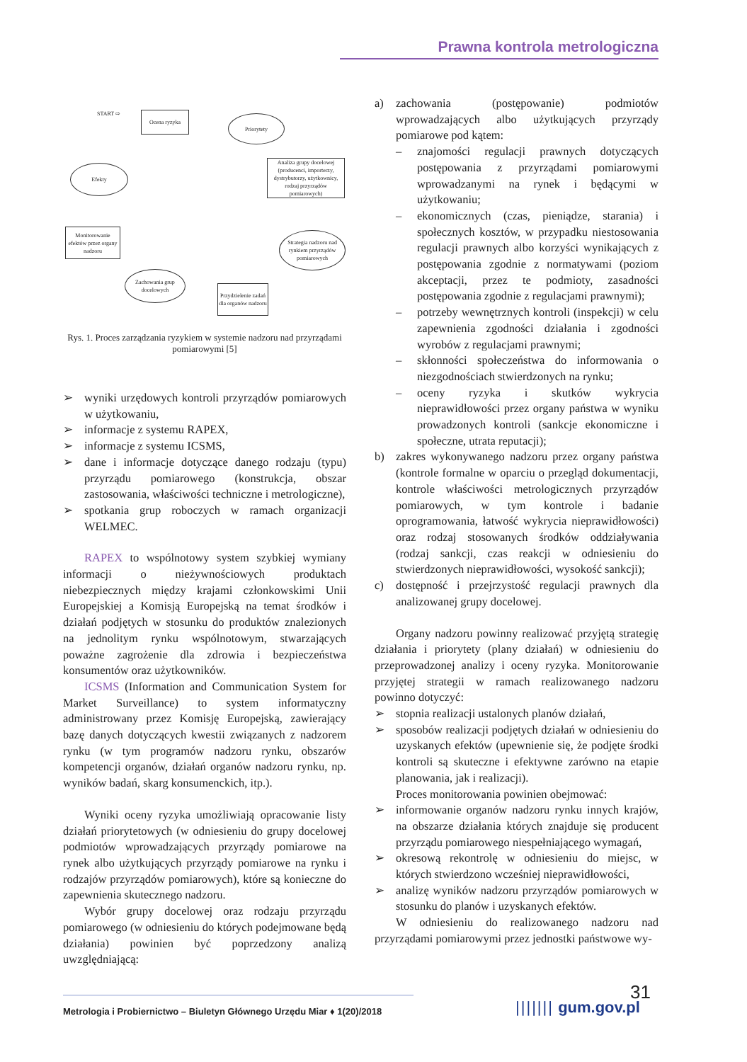Prawna kontrola metrologiczna
START ⇨ Ocena ryzyka
Priorytety
Analiza grupy docelowej (producenci, importerzy, dystrybutorzy, użytkownicy, rodzaj przyrządów pomiarowych)
Efekty
Monitorowanie efektów przez organy nadzoru
Strategia nadzoru nad rynkiem przyrządów pomiarowych
Zachowania grup docelowych
Przydzielenie zadań dla organów nadzoru
Rys. 1. Proces zarządzania ryzykiem w systemie nadzoru nad przyrządami pomiarowymi [5]
➢ wyniki urzędowych kontroli przyrządów pomiarowych w użytkowaniu,
➢ informacje z systemu RAPEX,
➢ informacje z systemu ICSMS,
➢ dane i informacje dotyczące danego rodzaju (typu) przyrządu pomiarowego (konstrukcja, obszar zastosowania, właściwości techniczne i metrologiczne),
➢ spotkania grup roboczych w ramach organizacji WELMEC.
RAPEX to wspólnotowy system szybkiej wymiany informacji o nieżywnościowych produktach niebezpiecznych między krajami członkowskimi Unii Europejskiej a Komisją Europejską na temat środków i działań podjętych w stosunku do produktów znalezionych na jednolitym rynku wspólnotowym, stwarzających poważne zagrożenie dla zdrowia i bezpieczeństwa konsumentów oraz użytkowników.
ICSMS (Information and Communication System for Market Surveillance) to system informatyczny administrowany przez Komisję Europejską, zawierający bazę danych dotyczących kwestii związanych z nadzorem rynku (w tym programów nadzoru rynku, obszarów kompetencji organów, działań organów nadzoru rynku, np. wyników badań, skarg konsumenckich, itp.).
Wyniki oceny ryzyka umożliwiają opracowanie listy działań priorytetowych (w odniesieniu do grupy docelowej podmiotów wprowadzających przyrządy pomiarowe na rynek albo użytkujących przyrządy pomiarowe na rynku i rodzajów przyrządów pomiarowych), które są konieczne do zapewnienia skutecznego nadzoru.
Wybór grupy docelowej oraz rodzaju przyrządu pomiarowego (w odniesieniu do których podejmowane będą działania) powinien być poprzedzony analizą uwzględniającą:
a) zachowania (postępowanie) podmiotów wprowadzających albo użytkujących przyrządy pomiarowe pod kątem:
– znajomości regulacji prawnych dotyczących postępowania z przyrządami pomiarowymi wprowadzanymi na rynek i będącymi w użytkowaniu;
– ekonomicznych (czas, pieniądze, starania) i społecznych kosztów, w przypadku niestosowania regulacji prawnych albo korzyści wynikających z postępowania zgodnie z normatywami (poziom akceptacji, przez te podmioty, zasadności postępowania zgodnie z regulacjami prawnymi);
– potrzeby wewnętrznych kontroli (inspekcji) w celu zapewnienia zgodności działania i zgodności wyrobów z regulacjami prawnymi;
– skłonności społeczeństwa do informowania o niezgodnościach stwierdzonych na rynku;
– oceny ryzyka i skutków wykrycia nieprawidłowości przez organy państwa w wyniku prowadzonych kontroli (sankcje ekonomiczne i społeczne, utrata reputacji);
b) zakres wykonywanego nadzoru przez organy państwa (kontrole formalne w oparciu o przegląd dokumentacji, kontrole właściwości metrologicznych przyrządów pomiarowych, w tym kontrole i badanie oprogramowania, łatwość wykrycia nieprawidłowości) oraz rodzaj stosowanych środków oddziaływania (rodzaj sankcji, czas reakcji w odniesieniu do stwierdzonych nieprawidłowości, wysokość sankcji);
c) dostępność i przejrzystość regulacji prawnych dla analizowanej grupy docelowej.
Organy nadzoru powinny realizować przyjętą strategię działania i priorytety (plany działań) w odniesieniu do przeprowadzonej analizy i oceny ryzyka. Monitorowanie przyjętej strategii w ramach realizowanego nadzoru powinno dotyczyć:
➢ stopnia realizacji ustalonych planów działań,
➢ sposobów realizacji podjętych działań w odniesieniu do uzyskanych efektów (upewnienie się, że podjęte środki kontroli są skuteczne i efektywne zarówno na etapie planowania, jak i realizacji).
Proces monitorowania powinien obejmować:
➢ informowanie organów nadzoru rynku innych krajów, na obszarze działania których znajduje się producent przyrządu pomiarowego niespełniającego wymagań,
➢ okresową rekontrolę w odniesieniu do miejsc, w których stwierdzono wcześniej nieprawidłowości,
➢ analizę wyników nadzoru przyrządów pomiarowych w stosunku do planów i uzyskanych efektów.
W odniesieniu do realizowanego nadzoru nad przyrządami pomiarowymi przez jednostki państwowe wy-
31
Metrologia i Probiernictwo – Biuletyn Głównego Urzędu Miar ♦ 1(20)/2018
||||||| gum.gov.pl